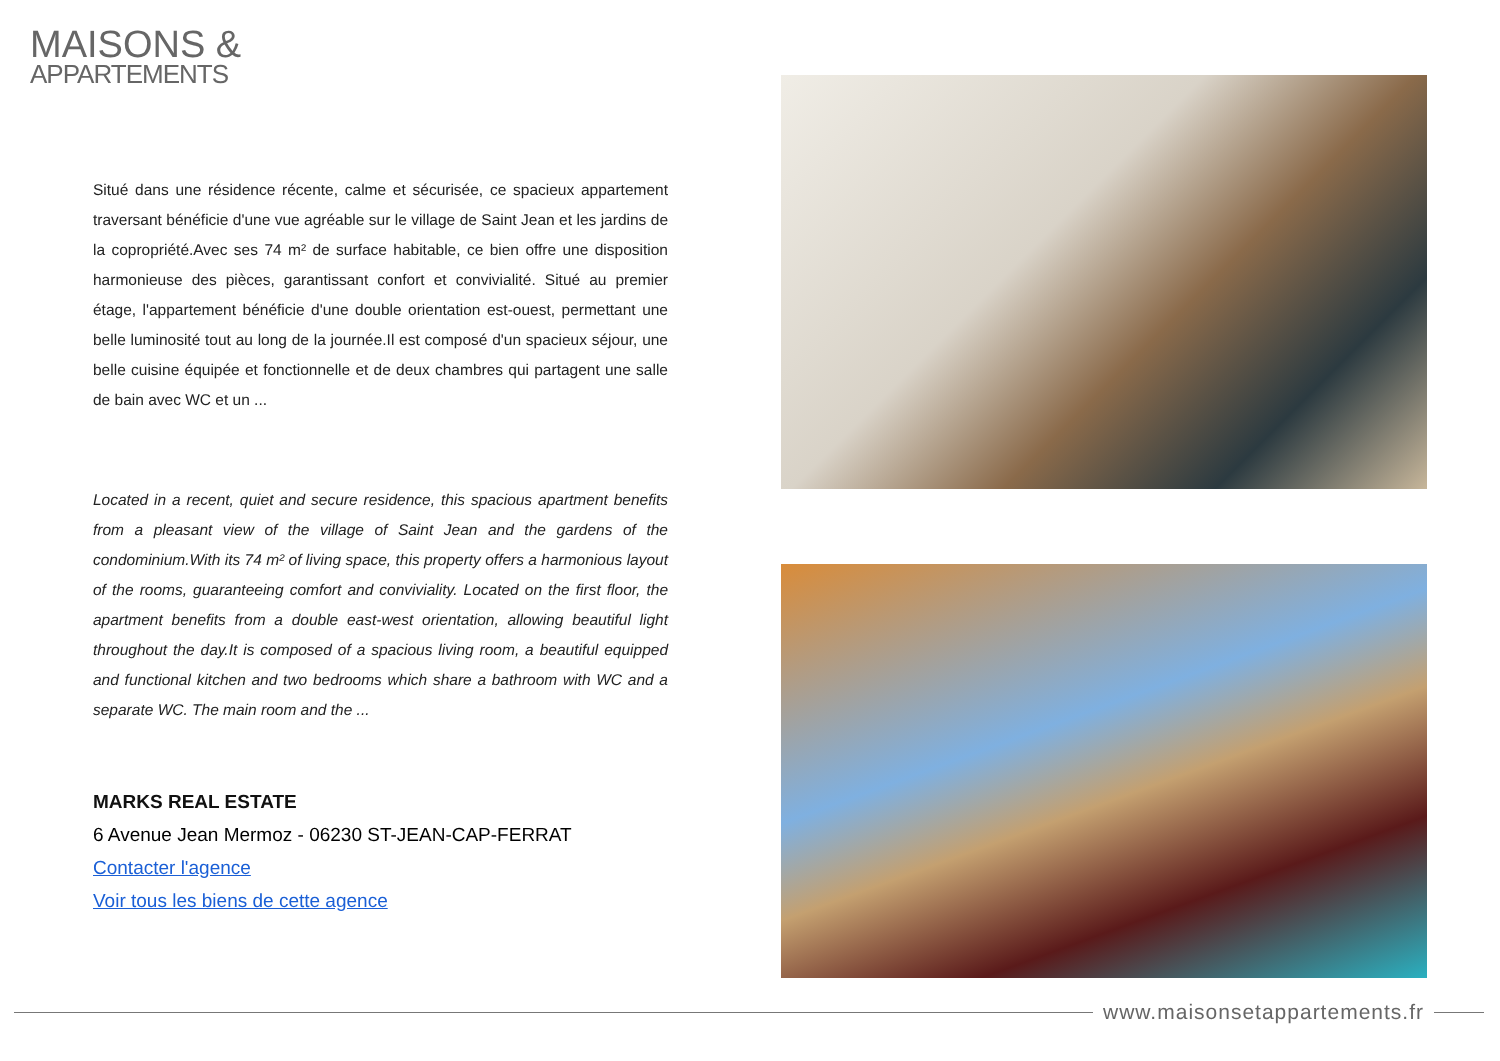MAISONS &
APPARTEMENTS
Situé dans une résidence récente, calme et sécurisée, ce spacieux appartement traversant bénéficie d'une vue agréable sur le village de Saint Jean et les jardins de la copropriété.Avec ses 74 m² de surface habitable, ce bien offre une disposition harmonieuse des pièces, garantissant confort et convivialité. Situé au premier étage, l'appartement bénéficie d'une double orientation est-ouest, permettant une belle luminosité tout au long de la journée.Il est composé d'un spacieux séjour, une belle cuisine équipée et fonctionnelle et de deux chambres qui partagent une salle de bain avec WC et un ...
Located in a recent, quiet and secure residence, this spacious apartment benefits from a pleasant view of the village of Saint Jean and the gardens of the condominium.With its 74 m² of living space, this property offers a harmonious layout of the rooms, guaranteeing comfort and conviviality. Located on the first floor, the apartment benefits from a double east-west orientation, allowing beautiful light throughout the day.It is composed of a spacious living room, a beautiful equipped and functional kitchen and two bedrooms which share a bathroom with WC and a separate WC. The main room and the ...
MARKS REAL ESTATE
6 Avenue Jean Mermoz - 06230 ST-JEAN-CAP-FERRAT
Contacter l'agence
Voir tous les biens de cette agence
www.maisonsetappartements.fr